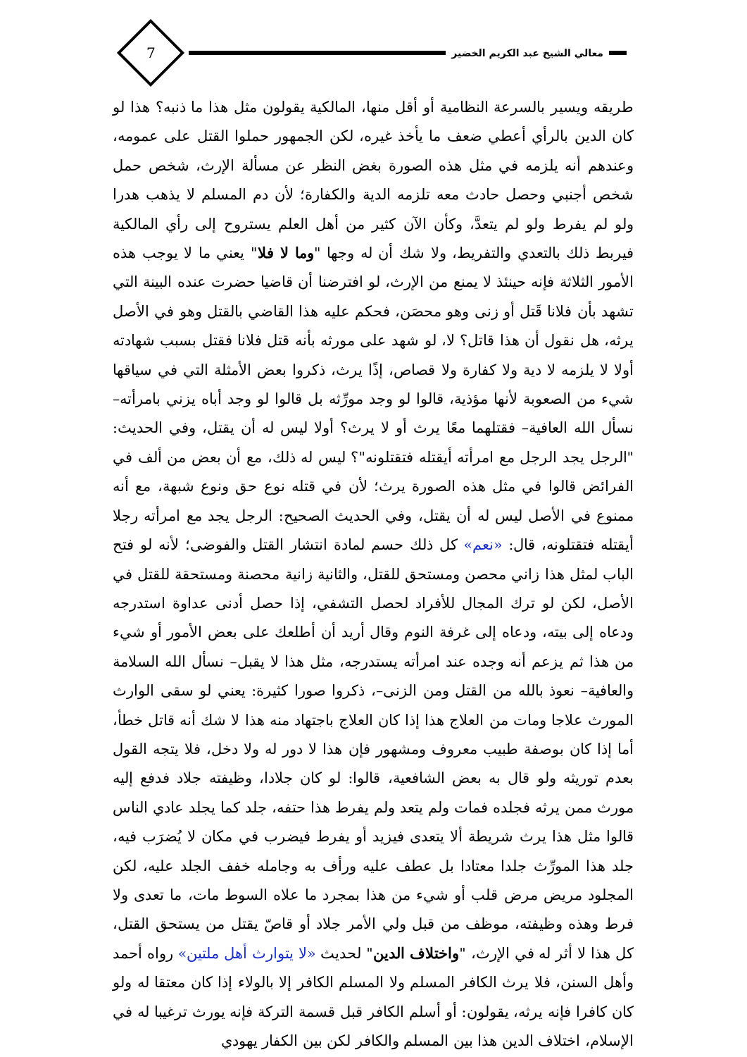معالي الشيخ عبد الكريم الخضير
7
طريقه ويسير بالسرعة النظامية أو أقل منها، المالكية يقولون مثل هذا ما ذنبه؟ هذا لو كان الدين بالرأي أعطي ضعف ما يأخذ غيره، لكن الجمهور حملوا القتل على عمومه، وعندهم أنه يلزمه في مثل هذه الصورة بغض النظر عن مسألة الإرث، شخص حمل شخص أجنبي وحصل حادث معه تلزمه الدية والكفارة؛ لأن دم المسلم لا يذهب هدرا ولو لم يفرط ولو لم يتعدَّ، وكأن الآن كثير من أهل العلم يستروح إلى رأي المالكية فيربط ذلك بالتعدي والتفريط، ولا شك أن له وجها "وما لا فلا" يعني ما لا يوجب هذه الأمور الثلاثة فإنه حينئذ لا يمنع من الإرث، لو افترضنا أن قاضيا حضرت عنده البينة التي تشهد بأن فلانا قَتل أو زنى وهو محصَن، فحكم عليه هذا القاضي بالقتل وهو في الأصل يرثه، هل نقول أن هذا قاتل؟ لا، لو شهد على مورثه بأنه قتل فلانا فقتل بسبب شهادته أولا لا يلزمه لا دية ولا كفارة ولا قصاص، إذًا يرث، ذكروا بعض الأمثلة التي في سياقها شيء من الصعوبة لأنها مؤذية، قالوا لو وجد مورِّثه بل قالوا لو وجد أباه يزني بامرأته– نسأل الله العافية– فقتلهما معًا يرث أو لا يرث؟ أولا ليس له أن يقتل، وفي الحديث: "الرجل يجد الرجل مع امرأته أيقتله فتقتلونه"؟ ليس له ذلك، مع أن بعض من ألف في الفرائض قالوا في مثل هذه الصورة يرث؛ لأن في قتله نوع حق ونوع شبهة، مع أنه ممنوع في الأصل ليس له أن يقتل، وفي الحديث الصحيح: الرجل يجد مع امرأته رجلا أيقتله فتقتلونه، قال: «نعم» كل ذلك حسم لمادة انتشار القتل والفوضى؛ لأنه لو فتح الباب لمثل هذا زاني محصن ومستحق للقتل، والثانية زانية محصنة ومستحقة للقتل في الأصل، لكن لو ترك المجال للأفراد لحصل التشفي، إذا حصل أدنى عداوة استدرجه ودعاه إلى بيته، ودعاه إلى غرفة النوم وقال أريد أن أطلعك على بعض الأمور أو شيء من هذا ثم يزعم أنه وجده عند امرأته يستدرجه، مثل هذا لا يقبل– نسأل الله السلامة والعافية– نعوذ بالله من القتل ومن الزنى–، ذكروا صورا كثيرة: يعني لو سقى الوارث المورث علاجا ومات من العلاج هذا إذا كان العلاج باجتهاد منه هذا لا شك أنه قاتل خطأ، أما إذا كان بوصفة طبيب معروف ومشهور فإن هذا لا دور له ولا دخل، فلا يتجه القول بعدم توريثه ولو قال به بعض الشافعية، قالوا: لو كان جلادا، وظيفته جلاد فدفع إليه مورث ممن يرثه فجلده فمات ولم يتعد ولم يفرط هذا حتفه، جلد كما يجلد عادي الناس قالوا مثل هذا يرث شريطة ألا يتعدى فيزيد أو يفرط فيضرب في مكان لا يُضرَب فيه، جلد هذا المورِّث جلدا معتادا بل عطف عليه ورأف به وجامله خفف الجلد عليه، لكن المجلود مريض مرض قلب أو شيء من هذا بمجرد ما علاه السوط مات، ما تعدى ولا فرط وهذه وظيفته، موظف من قبل ولي الأمر جلاد أو قاصّ يقتل من يستحق القتل، كل هذا لا أثر له في الإرث، "واختلاف الدين" لحديث «لا يتوارث أهل ملتين» رواه أحمد وأهل السنن، فلا يرث الكافر المسلم ولا المسلم الكافر إلا بالولاء إذا كان معتقا له ولو كان كافرا فإنه يرثه، يقولون: أو أسلم الكافر قبل قسمة التركة فإنه يورث ترغيبا له في الإسلام، اختلاف الدين هذا بين المسلم والكافر لكن بين الكفار يهودي